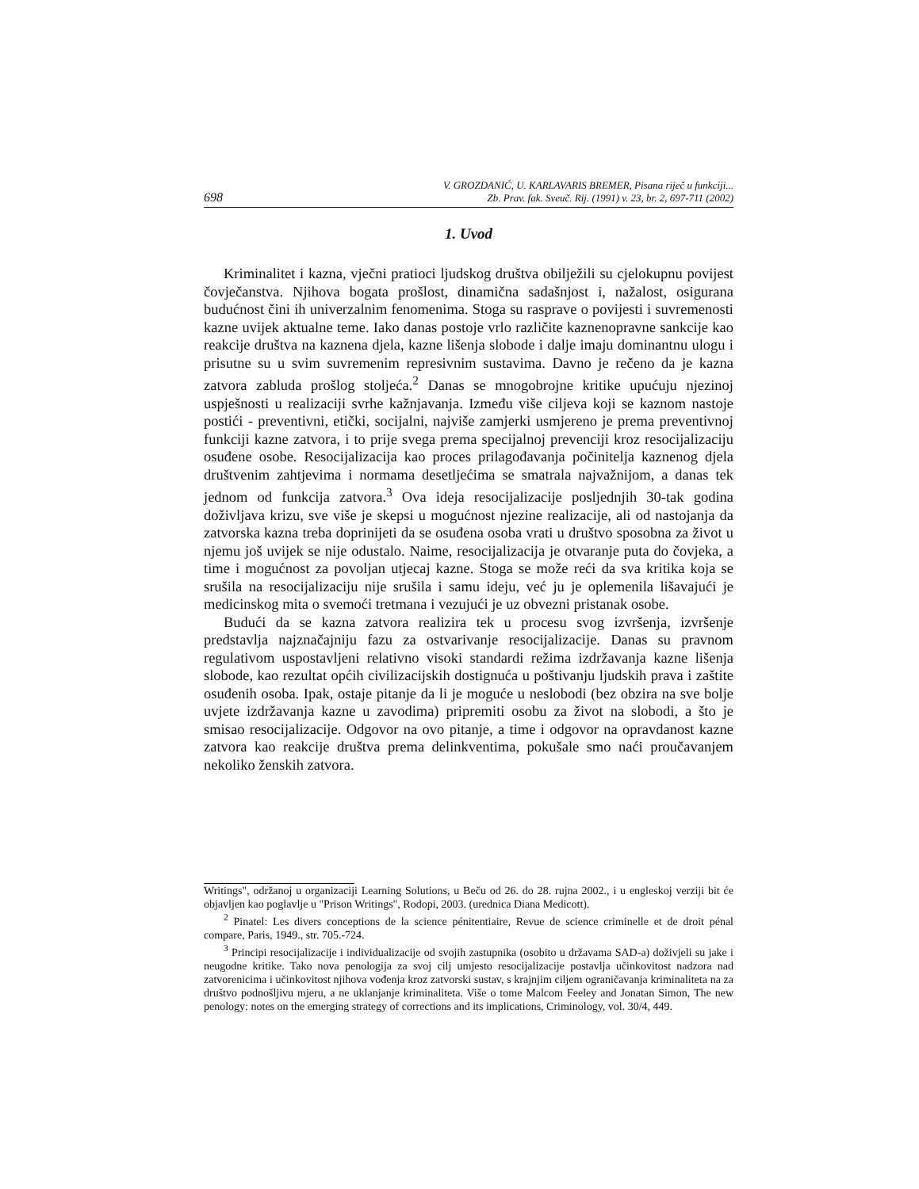698 V. GROZDANIĆ, U. KARLAVARIS BREMER, Pisana riječ u funkciji...
Zb. Prav. fak. Sveuč. Rij. (1991) v. 23, br. 2, 697-711 (2002)
1. Uvod
Kriminalitet i kazna, vječni pratioci ljudskog društva obilježili su cjelokupnu povijest čovječanstva. Njihova bogata prošlost, dinamična sadašnjost i, nažalost, osigurana budućnost čini ih univerzalnim fenomenima. Stoga su rasprave o povijesti i suvremenosti kazne uvijek aktualne teme. Iako danas postoje vrlo različite kaznenopravne sankcije kao reakcije društva na kaznena djela, kazne lišenja slobode i dalje imaju dominantnu ulogu i prisutne su u svim suvremenim represivnim sustavima. Davno je rečeno da je kazna zatvora zabluda prošlog stoljeća.<sup>2</sup> Danas se mnogobrojne kritike upućuju njezinoj uspješnosti u realizaciji svrhe kažnjavanja. Između više ciljeva koji se kaznom nastoje postići - preventivni, etički, socijalni, najviše zamjerki usmjereno je prema preventivnoj funkciji kazne zatvora, i to prije svega prema specijalnoj prevenciji kroz resocijalizaciju osuđene osobe. Resocijalizacija kao proces prilagođavanja počinitelja kaznenog djela društvenim zahtjevima i normama desetljećima se smatrala najvažnijom, a danas tek jednom od funkcija zatvora.<sup>3</sup> Ova ideja resocijalizacije posljednjih 30-tak godina doživljava krizu, sve više je skepsi u mogućnost njezine realizacije, ali od nastojanja da zatvorska kazna treba doprinijeti da se osuđena osoba vrati u društvo sposobna za život u njemu još uvijek se nije odustalo. Naime, resocijalizacija je otvaranje puta do čovjeka, a time i mogućnost za povoljan utjecaj kazne. Stoga se može reći da sva kritika koja se srušila na resocijalizaciju nije srušila i samu ideju, već ju je oplemenila lišavajući je medicinskog mita o svemoći tretmana i vezujući je uz obvezni pristanak osobe.
Budući da se kazna zatvora realizira tek u procesu svog izvršenja, izvršenje predstavlja najznačajniju fazu za ostvarivanje resocijalizacije. Danas su pravnom regulativom uspostavljeni relativno visoki standardi režima izdržavanja kazne lišenja slobode, kao rezultat općih civilizacijskih dostignuća u poštivanju ljudskih prava i zaštite osuđenih osoba. Ipak, ostaje pitanje da li je moguće u neslobodi (bez obzira na sve bolje uvjete izdržavanja kazne u zavodima) pripremiti osobu za život na slobodi, a što je smisao resocijalizacije. Odgovor na ovo pitanje, a time i odgovor na opravdanost kazne zatvora kao reakcije društva prema delinkventima, pokušale smo naći proučavanjem nekoliko ženskih zatvora.
Writings", održanoj u organizaciji Learning Solutions, u Beču od 26. do 28. rujna 2002., i u engleskoj verziji bit će objavljen kao poglavlje u "Prison Writings", Rodopi, 2003. (urednica Diana Medicott).
<sup>2</sup> Pinatel: Les divers conceptions de la science pénitentiaire, Revue de science criminelle et de droit pénal compare, Paris, 1949., str. 705.-724.
<sup>3</sup> Principi resocijalizacije i individualizacije od svojih zastupnika (osobito u državama SAD-a) doživjeli su jake i neugodne kritike. Tako nova penologija za svoj cilj umjesto resocijalizacije postavlja učinkovitost nadzora nad zatvorenicima i učinkovitost njihova vođenja kroz zatvorski sustav, s krajnjim ciljem ograničavanja kriminaliteta na za društvo podnošljivu mjeru, a ne uklanjanje kriminaliteta. Više o tome Malcom Feeley and Jonatan Simon, The new penology: notes on the emerging strategy of corrections and its implications, Criminology, vol. 30/4, 449.